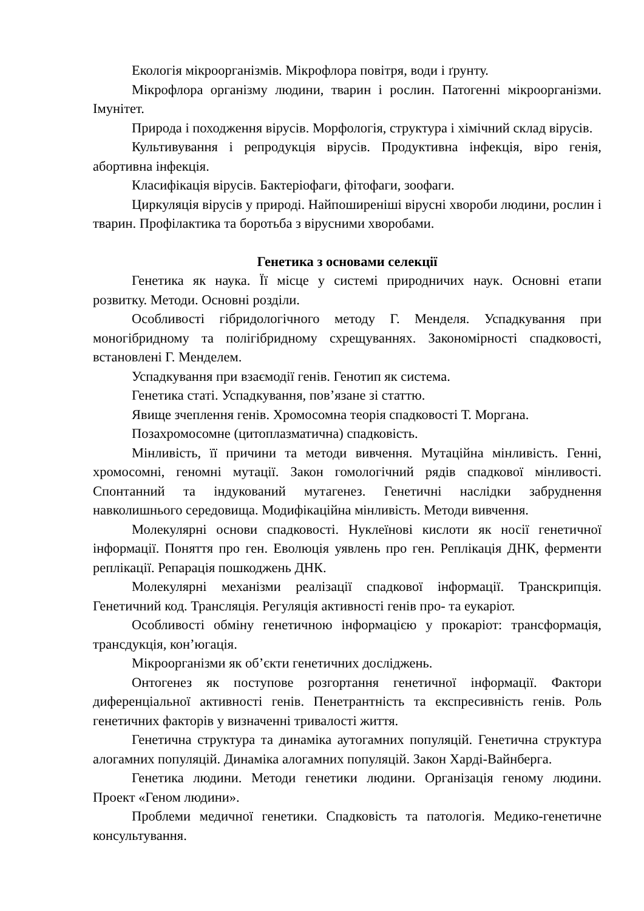Екологія мікроорганізмів. Мікрофлора повітря, води і ґрунту.
Мікрофлора організму людини, тварин і рослин. Патогенні мікроорганізми. Імунітет.
Природа і походження вірусів. Морфологія, структура і хімічний склад вірусів.
Культивування і репродукція вірусів. Продуктивна інфекція, віро генія, абортивна інфекція.
Класифікація вірусів. Бактеріофаги, фітофаги, зоофаги.
Циркуляція вірусів у природі. Найпоширеніші вірусні хвороби людини, рослин і тварин. Профілактика та боротьба з вірусними хворобами.
Генетика з основами селекції
Генетика як наука. Її місце у системі природничих наук. Основні етапи розвитку. Методи. Основні розділи.
Особливості гібридологічного методу Г. Менделя. Успадкування при моногібридному та полігібридному схрещуваннях. Закономірності спадковості, встановлені Г. Менделем.
Успадкування при взаємодії генів. Генотип як система.
Генетика статі. Успадкування, пов’язане зі статтю.
Явище зчеплення генів. Хромосомна теорія спадковості Т. Моргана.
Позахромосомне (цитоплазматична) спадковість.
Мінливість, її причини та методи вивчення. Мутаційна мінливість. Генні, хромосомні, геномні мутації. Закон гомологічний рядів спадкової мінливості. Спонтанний та індукований мутагенез. Генетичні наслідки забруднення навколишнього середовища. Модифікаційна мінливість. Методи вивчення.
Молекулярні основи спадковості. Нуклеїнові кислоти як носії генетичної інформації. Поняття про ген. Еволюція уявлень про ген. Реплікація ДНК, ферменти реплікації. Репарація пошкоджень ДНК.
Молекулярні механізми реалізації спадкової інформації. Транскрипція. Генетичний код. Трансляція. Регуляція активності генів про- та еукаріот.
Особливості обміну генетичною інформацією у прокаріот: трансформація, трансдукція, кон’югація.
Мікроорганізми як об’єкти генетичних досліджень.
Онтогенез як поступове розгортання генетичної інформації. Фактори диференціальної активності генів. Пенетрантність та експресивність генів. Роль генетичних факторів у визначенні тривалості життя.
Генетична структура та динаміка аутогамних популяцій. Генетична структура алогамних популяцій. Динаміка алогамних популяцій. Закон Харді-Вайнберга.
Генетика людини. Методи генетики людини. Організація геному людини. Проект «Геном людини».
Проблеми медичної генетики. Спадковість та патологія. Медико-генетичне консультування.